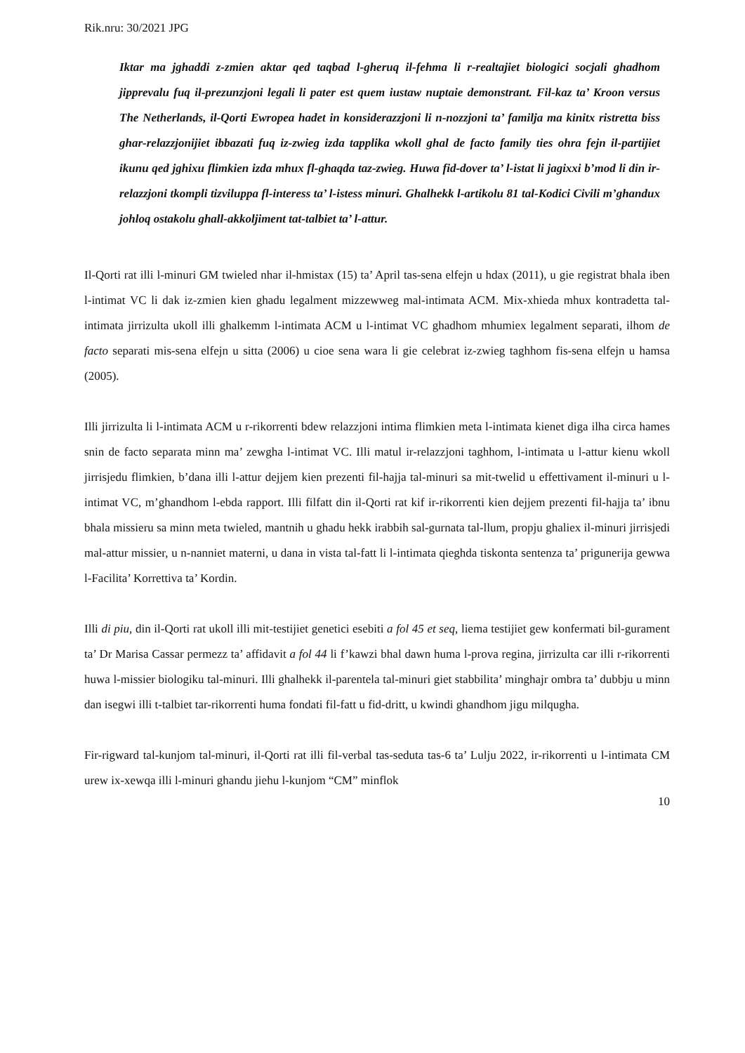Rik.nru: 30/2021 JPG
Iktar ma jghaddi z-zmien aktar qed taqbad l-gheruq il-fehma li r-realtajiet biologici socjali ghadhom jipprevalu fuq il-prezunzjoni legali li pater est quem iustaw nuptaie demonstrant. Fil-kaz ta’ Kroon versus The Netherlands, il-Qorti Ewropea hadet in konsiderazzjoni li n-nozzjoni ta’ familja ma kinitx ristretta biss ghar-relazzjonijiet ibbazati fuq iz-zwieg izda tapplika wkoll ghal de facto family ties ohra fejn il-partijiet ikunu qed jghixu flimkien izda mhux fl-ghaqda taz-zwieg. Huwa fid-dover ta’ l-istat li jagixxi b’mod li din ir-relazzjoni tkompli tizviluppa fl-interess ta’ l-istess minuri. Ghalhekk l-artikolu 81 tal-Kodici Civili m’ghandux johloq ostakolu ghall-akkoljiment tat-talbiet ta’ l-attur.
Il-Qorti rat illi l-minuri GM twieled nhar il-hmistax (15) ta’ April tas-sena elfejn u hdax (2011), u gie registrat bhala iben l-intimat VC li dak iz-zmien kien ghadu legalment mizzewweg mal-intimata ACM. Mix-xhieda mhux kontradetta tal-intimata jirrizulta ukoll illi ghalkemm l-intimata ACM u l-intimat VC ghadhom mhumiex legalment separati, ilhom de facto separati mis-sena elfejn u sitta (2006) u cioe sena wara li gie celebrat iz-zwieg taghhom fis-sena elfejn u hamsa (2005).
Illi jirrizulta li l-intimata ACM u r-rikorrenti bdew relazzjoni intima flimkien meta l-intimata kienet diga ilha circa hames snin de facto separata minn ma’ zewgha l-intimat VC. Illi matul ir-relazzjoni taghhom, l-intimata u l-attur kienu wkoll jirrisjedu flimkien, b’dana illi l-attur dejjem kien prezenti fil-hajja tal-minuri sa mit-twelid u effettivament il-minuri u l-intimat VC, m’ghandhom l-ebda rapport. Illi filfatt din il-Qorti rat kif ir-rikorrenti kien dejjem prezenti fil-hajja ta’ ibnu bhala missieru sa minn meta twieled, mantnih u ghadu hekk irabbih sal-gurnata tal-llum, propju ghaliex il-minuri jirrisjedi mal-attur missier, u n-nanniet materni, u dana in vista tal-fatt li l-intimata qieghda tiskonta sentenza ta’ prigunerija gewwa l-Facilita’ Korrettiva ta’ Kordin.
Illi di piu, din il-Qorti rat ukoll illi mit-testijiet genetici esebiti a fol 45 et seq, liema testijiet gew konfermati bil-gurament ta’ Dr Marisa Cassar permezz ta’ affidavit a fol 44 li f’kawzi bhal dawn huma l-prova regina, jirrizulta car illi r-rikorrenti huwa l-missier biologiku tal-minuri. Illi ghalhekk il-parentela tal-minuri giet stabbilita’ minghajr ombra ta’ dubbju u minn dan isegwi illi t-talbiet tar-rikorrenti huma fondati fil-fatt u fid-dritt, u kwindi ghandhom jigu milqugha.
Fir-rigward tal-kunjom tal-minuri, il-Qorti rat illi fil-verbal tas-seduta tas-6 ta’ Lulju 2022, ir-rikorrenti u l-intimata CM urew ix-xewqa illi l-minuri ghandu jiehu l-kunjom “CM” minflok
10